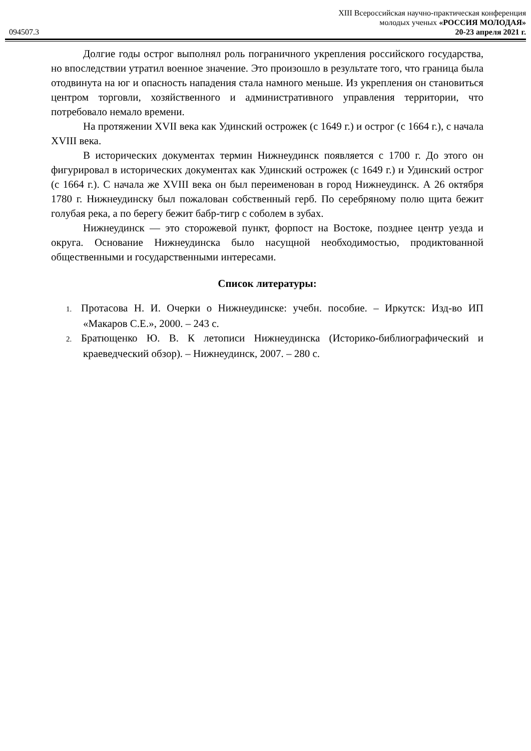094507.3
XIII Всероссийская научно-практическая конференция
молодых ученых «РОССИЯ МОЛОДАЯ»
20-23 апреля 2021 г.
Долгие годы острог выполнял роль пограничного укрепления российского государства, но впоследствии утратил военное значение. Это произошло в результате того, что граница была отодвинута на юг и опасность нападения стала намного меньше. Из укрепления он становиться центром торговли, хозяйственного и административного управления территории, что потребовало немало времени.
На протяжении XVII века как Удинский острожек (с 1649 г.) и острог (с 1664 г.), с начала XVIII века.
В исторических документах термин Нижнеудинск появляется с 1700 г. До этого он фигурировал в исторических документах как Удинский острожек (с 1649 г.) и Удинский острог (с 1664 г.). С начала же XVIII века он был переименован в город Нижнеудинск. А 26 октября 1780 г. Нижнеудинску был пожалован собственный герб. По серебряному полю щита бежит голубая река, а по берегу бежит бабр-тигр с соболем в зубах.
Нижнеудинск — это сторожевой пункт, форпост на Востоке, позднее центр уезда и округа. Основание Нижнеудинска было насущной необходимостью, продиктованной общественными и государственными интересами.
Список литературы:
1. Протасова Н. И. Очерки о Нижнеудинске: учебн. пособие. – Иркутск: Изд-во ИП «Макаров С.Е.», 2000. – 243 с.
2. Братющенко Ю. В. К летописи Нижнеудинска (Историко-библиографический и краеведческий обзор). – Нижнеудинск, 2007. – 280 с.